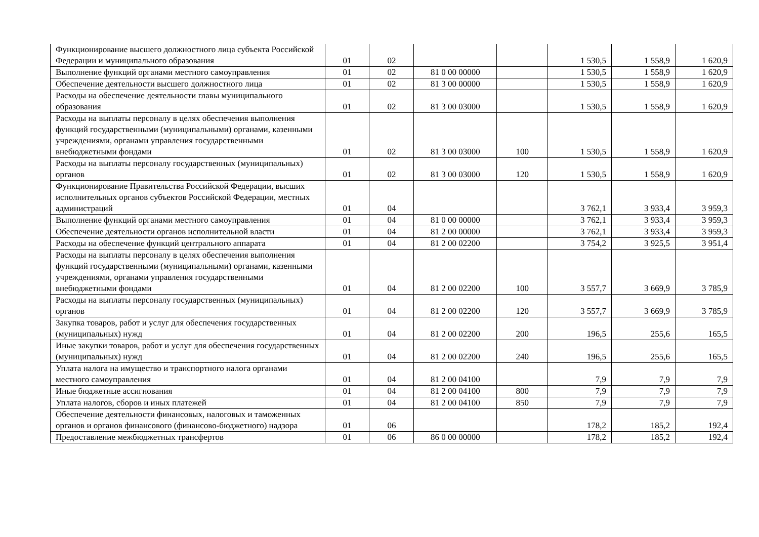| Функционирование высшего должностного лица субъекта Российской Федерации и муниципального образования | 01 | 02 | | | 1 530,5 | 1 558,9 | 1 620,9 |
| Выполнение функций органами местного самоуправления | 01 | 02 | 81 0 00 00000 | | 1 530,5 | 1 558,9 | 1 620,9 |
| Обеспечение деятельности высшего должностного лица | 01 | 02 | 81 3 00 00000 | | 1 530,5 | 1 558,9 | 1 620,9 |
| Расходы на обеспечение деятельности главы муниципального образования | 01 | 02 | 81 3 00 03000 | | 1 530,5 | 1 558,9 | 1 620,9 |
| Расходы на выплаты персоналу в целях обеспечения выполнения функций государственными (муниципальными) органами, казенными учреждениями, органами управления государственными внебюджетными фондами | 01 | 02 | 81 3 00 03000 | 100 | 1 530,5 | 1 558,9 | 1 620,9 |
| Расходы на выплаты персоналу государственных (муниципальных) органов | 01 | 02 | 81 3 00 03000 | 120 | 1 530,5 | 1 558,9 | 1 620,9 |
| Функционирование Правительства Российской Федерации, высших исполнительных органов субъектов Российской Федерации, местных администраций | 01 | 04 | | | 3 762,1 | 3 933,4 | 3 959,3 |
| Выполнение функций органами местного самоуправления | 01 | 04 | 81 0 00 00000 | | 3 762,1 | 3 933,4 | 3 959,3 |
| Обеспечение деятельности органов исполнительной власти | 01 | 04 | 81 2 00 00000 | | 3 762,1 | 3 933,4 | 3 959,3 |
| Расходы на обеспечение функций центрального аппарата | 01 | 04 | 81 2 00 02200 | | 3 754,2 | 3 925,5 | 3 951,4 |
| Расходы на выплаты персоналу в целях обеспечения выполнения функций государственными (муниципальными) органами, казенными учреждениями, органами управления государственными внебюджетными фондами | 01 | 04 | 81 2 00 02200 | 100 | 3 557,7 | 3 669,9 | 3 785,9 |
| Расходы на выплаты персоналу государственных (муниципальных) органов | 01 | 04 | 81 2 00 02200 | 120 | 3 557,7 | 3 669,9 | 3 785,9 |
| Закупка товаров, работ и услуг для обеспечения государственных (муниципальных) нужд | 01 | 04 | 81 2 00 02200 | 200 | 196,5 | 255,6 | 165,5 |
| Иные закупки товаров, работ и услуг для обеспечения государственных (муниципальных) нужд | 01 | 04 | 81 2 00 02200 | 240 | 196,5 | 255,6 | 165,5 |
| Уплата налога на имущество и транспортного налога органами местного самоуправления | 01 | 04 | 81 2 00 04100 | | 7,9 | 7,9 | 7,9 |
| Иные бюджетные ассигнования | 01 | 04 | 81 2 00 04100 | 800 | 7,9 | 7,9 | 7,9 |
| Уплата налогов, сборов и иных платежей | 01 | 04 | 81 2 00 04100 | 850 | 7,9 | 7,9 | 7,9 |
| Обеспечение деятельности финансовых, налоговых и таможенных органов и органов финансового (финансово-бюджетного) надзора | 01 | 06 | | | 178,2 | 185,2 | 192,4 |
| Предоставление межбюджетных трансфертов | 01 | 06 | 86 0 00 00000 | | 178,2 | 185,2 | 192,4 |